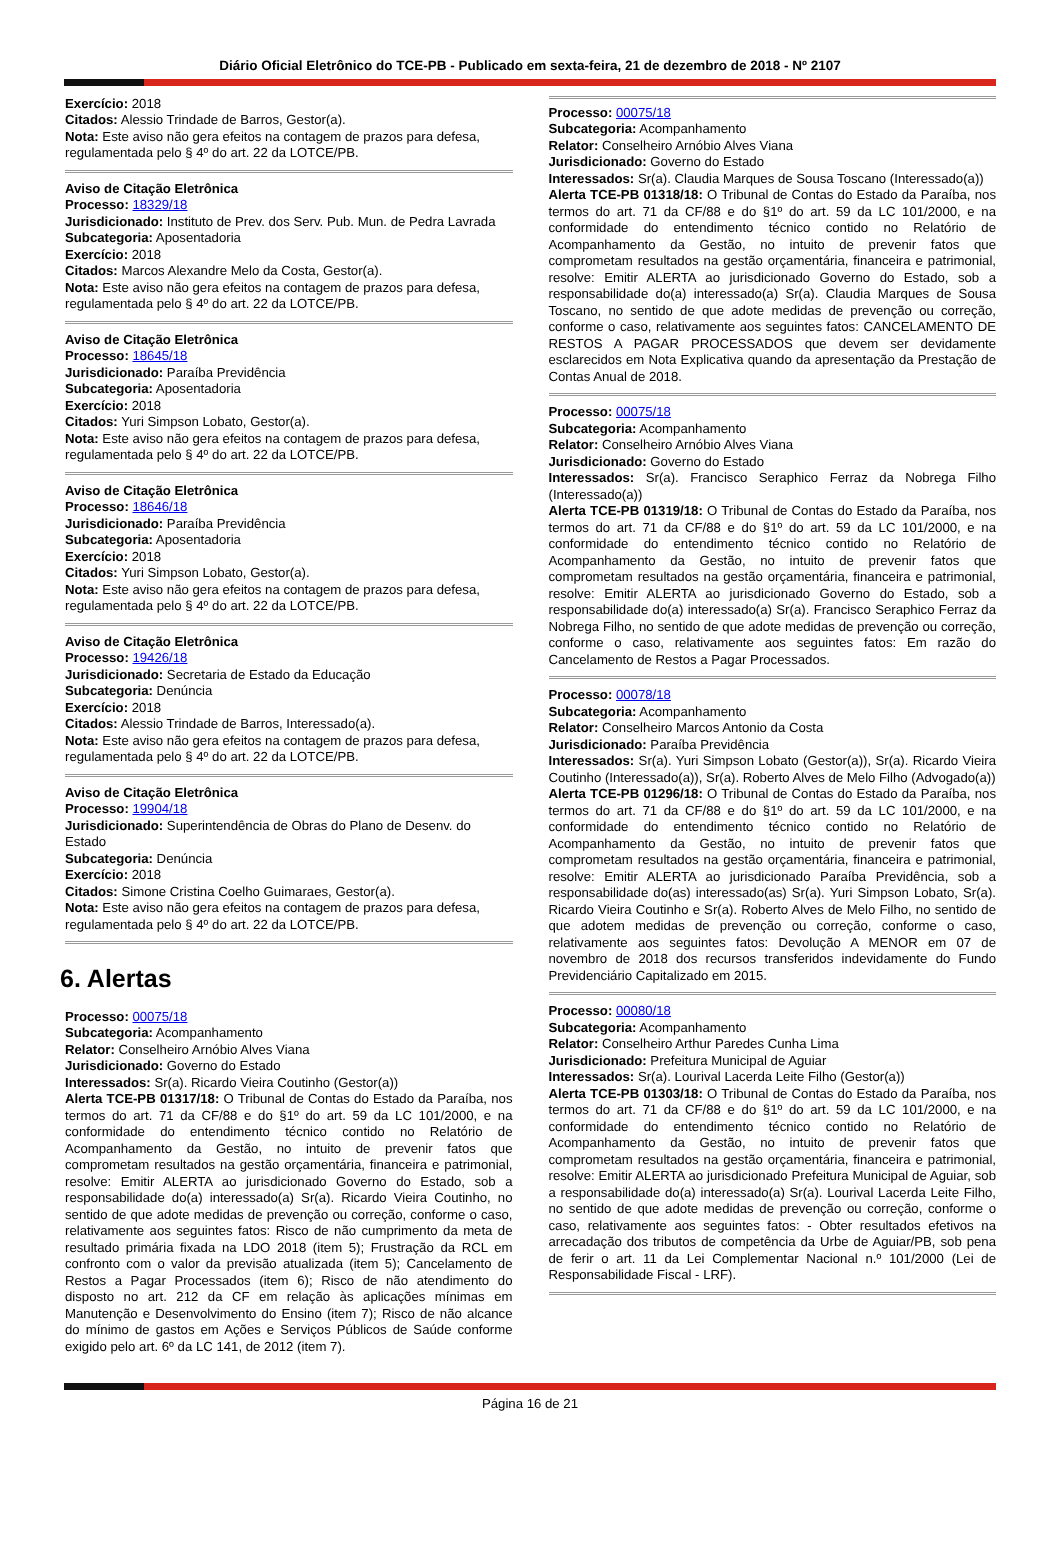Diário Oficial Eletrônico do TCE-PB - Publicado em sexta-feira, 21 de dezembro de 2018 - Nº 2107
Exercício: 2018
Citados: Alessio Trindade de Barros, Gestor(a).
Nota: Este aviso não gera efeitos na contagem de prazos para defesa, regulamentada pelo § 4º do art. 22 da LOTCE/PB.
Aviso de Citação Eletrônica
Processo: 18329/18
Jurisdicionado: Instituto de Prev. dos Serv. Pub. Mun. de Pedra Lavrada
Subcategoria: Aposentadoria
Exercício: 2018
Citados: Marcos Alexandre Melo da Costa, Gestor(a).
Nota: Este aviso não gera efeitos na contagem de prazos para defesa, regulamentada pelo § 4º do art. 22 da LOTCE/PB.
Aviso de Citação Eletrônica
Processo: 18645/18
Jurisdicionado: Paraíba Previdência
Subcategoria: Aposentadoria
Exercício: 2018
Citados: Yuri Simpson Lobato, Gestor(a).
Nota: Este aviso não gera efeitos na contagem de prazos para defesa, regulamentada pelo § 4º do art. 22 da LOTCE/PB.
Aviso de Citação Eletrônica
Processo: 18646/18
Jurisdicionado: Paraíba Previdência
Subcategoria: Aposentadoria
Exercício: 2018
Citados: Yuri Simpson Lobato, Gestor(a).
Nota: Este aviso não gera efeitos na contagem de prazos para defesa, regulamentada pelo § 4º do art. 22 da LOTCE/PB.
Aviso de Citação Eletrônica
Processo: 19426/18
Jurisdicionado: Secretaria de Estado da Educação
Subcategoria: Denúncia
Exercício: 2018
Citados: Alessio Trindade de Barros, Interessado(a).
Nota: Este aviso não gera efeitos na contagem de prazos para defesa, regulamentada pelo § 4º do art. 22 da LOTCE/PB.
Aviso de Citação Eletrônica
Processo: 19904/18
Jurisdicionado: Superintendência de Obras do Plano de Desenv. do Estado
Subcategoria: Denúncia
Exercício: 2018
Citados: Simone Cristina Coelho Guimaraes, Gestor(a).
Nota: Este aviso não gera efeitos na contagem de prazos para defesa, regulamentada pelo § 4º do art. 22 da LOTCE/PB.
6. Alertas
Processo: 00075/18
Subcategoria: Acompanhamento
Relator: Conselheiro Arnóbio Alves Viana
Jurisdicionado: Governo do Estado
Interessados: Sr(a). Ricardo Vieira Coutinho (Gestor(a))
Alerta TCE-PB 01317/18: O Tribunal de Contas do Estado da Paraíba, nos termos do art. 71 da CF/88 e do §1º do art. 59 da LC 101/2000, e na conformidade do entendimento técnico contido no Relatório de Acompanhamento da Gestão, no intuito de prevenir fatos que comprometam resultados na gestão orçamentária, financeira e patrimonial, resolve: Emitir ALERTA ao jurisdicionado Governo do Estado, sob a responsabilidade do(a) interessado(a) Sr(a). Ricardo Vieira Coutinho, no sentido de que adote medidas de prevenção ou correção, conforme o caso, relativamente aos seguintes fatos: Risco de não cumprimento da meta de resultado primária fixada na LDO 2018 (item 5); Frustração da RCL em confronto com o valor da previsão atualizada (item 5); Cancelamento de Restos a Pagar Processados (item 6); Risco de não atendimento do disposto no art. 212 da CF em relação às aplicações mínimas em Manutenção e Desenvolvimento do Ensino (item 7); Risco de não alcance do mínimo de gastos em Ações e Serviços Públicos de Saúde conforme exigido pelo art. 6º da LC 141, de 2012 (item 7).
Processo: 00075/18
Subcategoria: Acompanhamento
Relator: Conselheiro Arnóbio Alves Viana
Jurisdicionado: Governo do Estado
Interessados: Sr(a). Claudia Marques de Sousa Toscano (Interessado(a))
Alerta TCE-PB 01318/18: O Tribunal de Contas do Estado da Paraíba, nos termos do art. 71 da CF/88 e do §1º do art. 59 da LC 101/2000, e na conformidade do entendimento técnico contido no Relatório de Acompanhamento da Gestão, no intuito de prevenir fatos que comprometam resultados na gestão orçamentária, financeira e patrimonial, resolve: Emitir ALERTA ao jurisdicionado Governo do Estado, sob a responsabilidade do(a) interessado(a) Sr(a). Claudia Marques de Sousa Toscano, no sentido de que adote medidas de prevenção ou correção, conforme o caso, relativamente aos seguintes fatos: CANCELAMENTO DE RESTOS A PAGAR PROCESSADOS que devem ser devidamente esclarecidos em Nota Explicativa quando da apresentação da Prestação de Contas Anual de 2018.
Processo: 00075/18
Subcategoria: Acompanhamento
Relator: Conselheiro Arnóbio Alves Viana
Jurisdicionado: Governo do Estado
Interessados: Sr(a). Francisco Seraphico Ferraz da Nobrega Filho (Interessado(a))
Alerta TCE-PB 01319/18: O Tribunal de Contas do Estado da Paraíba, nos termos do art. 71 da CF/88 e do §1º do art. 59 da LC 101/2000, e na conformidade do entendimento técnico contido no Relatório de Acompanhamento da Gestão, no intuito de prevenir fatos que comprometam resultados na gestão orçamentária, financeira e patrimonial, resolve: Emitir ALERTA ao jurisdicionado Governo do Estado, sob a responsabilidade do(a) interessado(a) Sr(a). Francisco Seraphico Ferraz da Nobrega Filho, no sentido de que adote medidas de prevenção ou correção, conforme o caso, relativamente aos seguintes fatos: Em razão do Cancelamento de Restos a Pagar Processados.
Processo: 00078/18
Subcategoria: Acompanhamento
Relator: Conselheiro Marcos Antonio da Costa
Jurisdicionado: Paraíba Previdência
Interessados: Sr(a). Yuri Simpson Lobato (Gestor(a)), Sr(a). Ricardo Vieira Coutinho (Interessado(a)), Sr(a). Roberto Alves de Melo Filho (Advogado(a))
Alerta TCE-PB 01296/18: O Tribunal de Contas do Estado da Paraíba, nos termos do art. 71 da CF/88 e do §1º do art. 59 da LC 101/2000, e na conformidade do entendimento técnico contido no Relatório de Acompanhamento da Gestão, no intuito de prevenir fatos que comprometam resultados na gestão orçamentária, financeira e patrimonial, resolve: Emitir ALERTA ao jurisdicionado Paraíba Previdência, sob a responsabilidade do(as) interessado(as) Sr(a). Yuri Simpson Lobato, Sr(a). Ricardo Vieira Coutinho e Sr(a). Roberto Alves de Melo Filho, no sentido de que adotem medidas de prevenção ou correção, conforme o caso, relativamente aos seguintes fatos: Devolução A MENOR em 07 de novembro de 2018 dos recursos transferidos indevidamente do Fundo Previdenciário Capitalizado em 2015.
Processo: 00080/18
Subcategoria: Acompanhamento
Relator: Conselheiro Arthur Paredes Cunha Lima
Jurisdicionado: Prefeitura Municipal de Aguiar
Interessados: Sr(a). Lourival Lacerda Leite Filho (Gestor(a))
Alerta TCE-PB 01303/18: O Tribunal de Contas do Estado da Paraíba, nos termos do art. 71 da CF/88 e do §1º do art. 59 da LC 101/2000, e na conformidade do entendimento técnico contido no Relatório de Acompanhamento da Gestão, no intuito de prevenir fatos que comprometam resultados na gestão orçamentária, financeira e patrimonial, resolve: Emitir ALERTA ao jurisdicionado Prefeitura Municipal de Aguiar, sob a responsabilidade do(a) interessado(a) Sr(a). Lourival Lacerda Leite Filho, no sentido de que adote medidas de prevenção ou correção, conforme o caso, relativamente aos seguintes fatos: - Obter resultados efetivos na arrecadação dos tributos de competência da Urbe de Aguiar/PB, sob pena de ferir o art. 11 da Lei Complementar Nacional n.º 101/2000 (Lei de Responsabilidade Fiscal - LRF).
Página 16 de 21